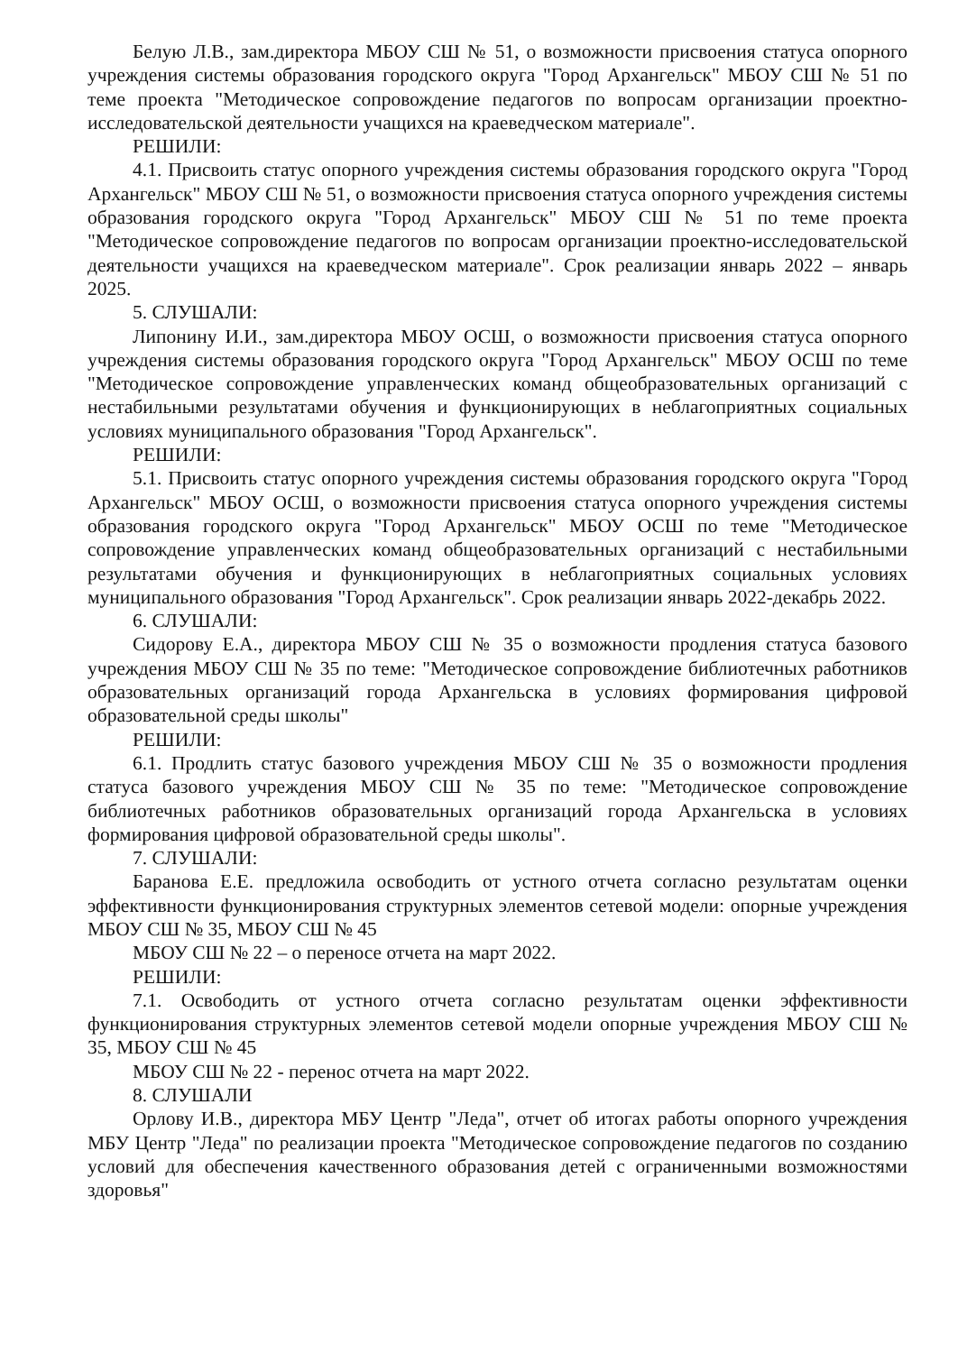Белую Л.В., зам.директора МБОУ СШ № 51, о возможности присвоения статуса опорного учреждения системы образования городского округа "Город Архангельск" МБОУ СШ № 51 по теме проекта "Методическое сопровождение педагогов по вопросам организации проектно-исследовательской деятельности учащихся на краеведческом материале".
РЕШИЛИ:
4.1. Присвоить статус опорного учреждения системы образования городского округа "Город Архангельск" МБОУ СШ № 51, о возможности присвоения статуса опорного учреждения системы образования городского округа "Город Архангельск" МБОУ СШ № 51 по теме проекта "Методическое сопровождение педагогов по вопросам организации проектно-исследовательской деятельности учащихся на краеведческом материале". Срок реализации январь 2022 – январь 2025.
5. СЛУШАЛИ:
Липонину И.И., зам.директора МБОУ ОСШ, о возможности присвоения статуса опорного учреждения системы образования городского округа "Город Архангельск" МБОУ ОСШ по теме "Методическое сопровождение управленческих команд общеобразовательных организаций с нестабильными результатами обучения и функционирующих в неблагоприятных социальных условиях муниципального образования "Город Архангельск".
РЕШИЛИ:
5.1. Присвоить статус опорного учреждения системы образования городского округа "Город Архангельск" МБОУ ОСШ, о возможности присвоения статуса опорного учреждения системы образования городского округа "Город Архангельск" МБОУ ОСШ по теме "Методическое сопровождение управленческих команд общеобразовательных организаций с нестабильными результатами обучения и функционирующих в неблагоприятных социальных условиях муниципального образования "Город Архангельск". Срок реализации январь 2022-декабрь 2022.
6. СЛУШАЛИ:
Сидорову Е.А., директора МБОУ СШ № 35 о возможности продления статуса базового учреждения МБОУ СШ № 35 по теме: "Методическое сопровождение библиотечных работников образовательных организаций города Архангельска в условиях формирования цифровой образовательной среды школы"
РЕШИЛИ:
6.1. Продлить статус базового учреждения МБОУ СШ № 35 о возможности продления статуса базового учреждения МБОУ СШ № 35 по теме: "Методическое сопровождение библиотечных работников образовательных организаций города Архангельска в условиях формирования цифровой образовательной среды школы".
7. СЛУШАЛИ:
Баранова Е.Е. предложила освободить от устного отчета согласно результатам оценки эффективности функционирования структурных элементов сетевой модели: опорные учреждения МБОУ СШ № 35, МБОУ СШ № 45
МБОУ СШ № 22 – о переносе отчета на март 2022.
РЕШИЛИ:
7.1. Освободить от устного отчета согласно результатам оценки эффективности функционирования структурных элементов сетевой модели опорные учреждения МБОУ СШ № 35, МБОУ СШ № 45
МБОУ СШ № 22 - перенос отчета на март 2022.
8. СЛУШАЛИ
Орлову И.В., директора МБУ Центр "Леда", отчет об итогах работы опорного учреждения МБУ Центр "Леда" по реализации проекта "Методическое сопровождение педагогов по созданию условий для обеспечения качественного образования детей с ограниченными возможностями здоровья"